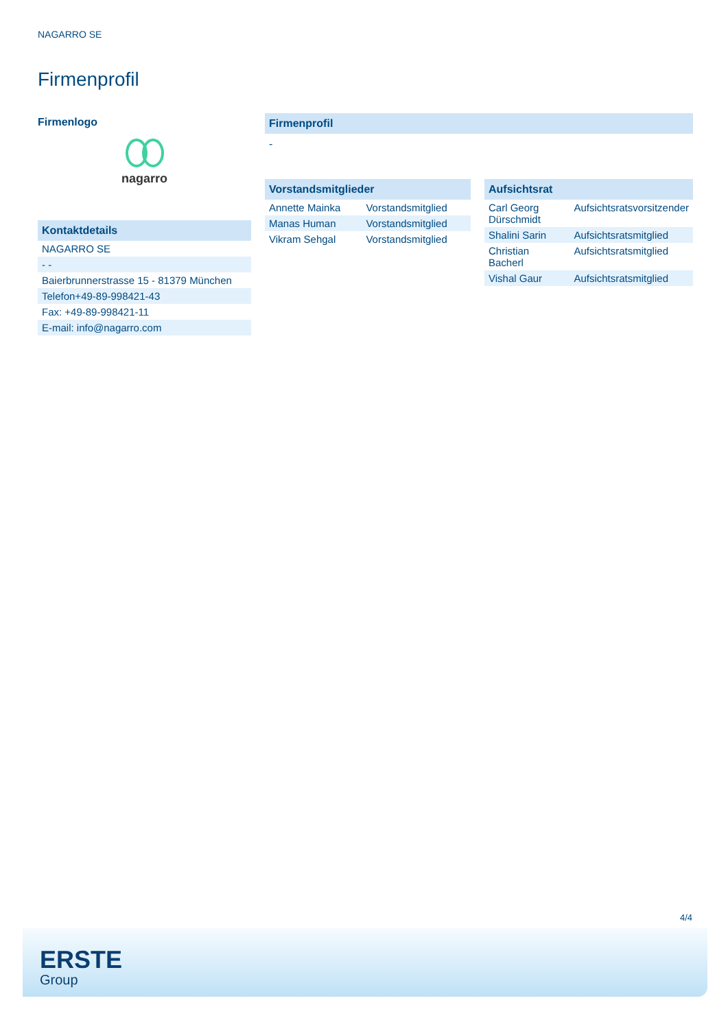NAGARRO SE
Firmenprofil
Firmenlogo
nagarro
Kontaktdetails
| NAGARRO SE |
| - - |
| Baierbrunnerstrasse 15 - 81379 München |
| Telefon+49-89-998421-43 |
| Fax: +49-89-998421-11 |
| E-mail: info@nagarro.com |
Firmenprofil
-
Vorstandsmitglieder
| Annette Mainka | Vorstandsmitglied |
| Manas Human | Vorstandsmitglied |
| Vikram Sehgal | Vorstandsmitglied |
Aufsichtsrat
| Carl Georg Dürschmidt | Aufsichtsratsvorsitzender |
| Shalini Sarin | Aufsichtsratsmitglied |
| Christian Bacherl | Aufsichtsratsmitglied |
| Vishal Gaur | Aufsichtsratsmitglied |
4/4
ERSTE
Group